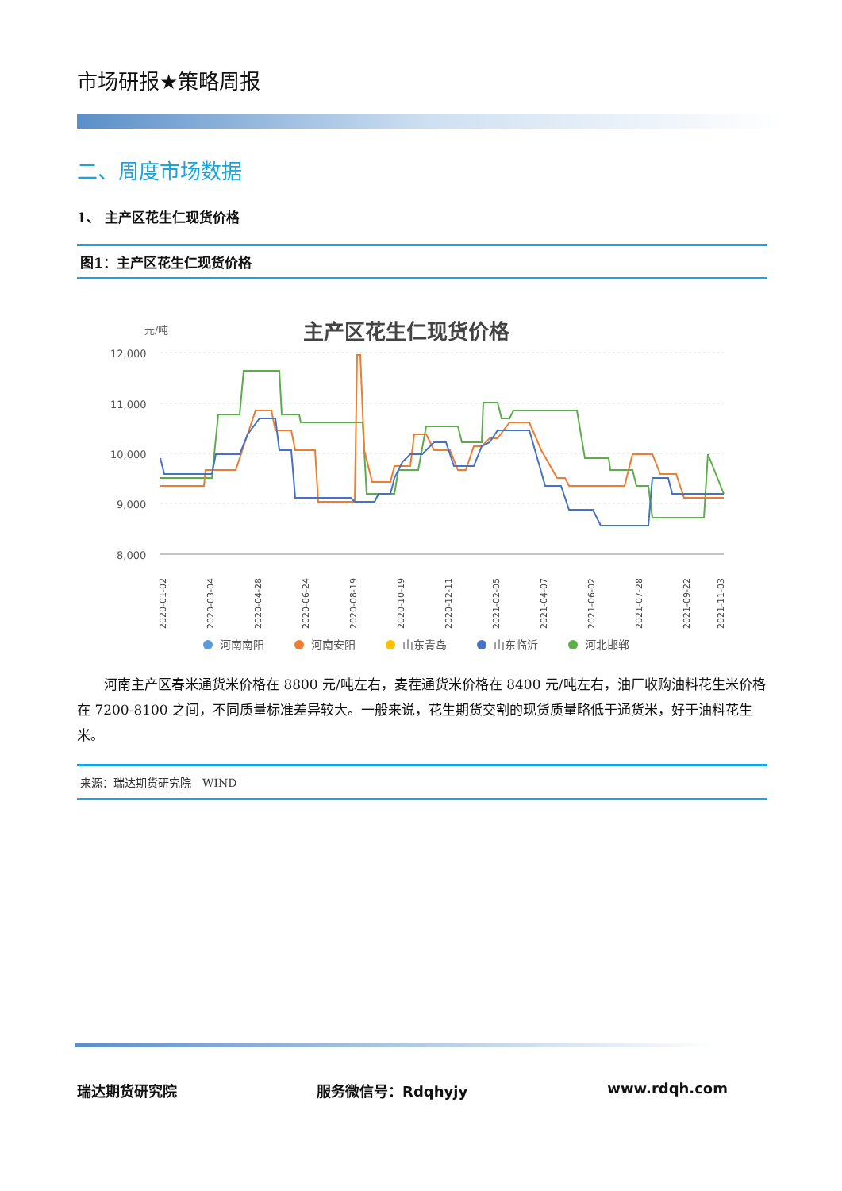市场研报★策略周报
二、周度市场数据
1、 主产区花生仁现货价格
图1：主产区花生仁现货价格
主产区花生仁现货价格
元/吨
12,000
11,000
10,000
9,000
8,000
2020-01-02
2020-03-04
2020-04-28
2020-06-24
2020-08-19
2020-10-19
2020-12-11
2021-02-05
2021-04-07
2021-06-02
2021-07-28
2021-09-22
2021-11-03
河南南阳
河南安阳
山东青岛
山东临沂
河北邯郸
河南主产区春米通货米价格在 8800 元/吨左右，麦茬通货米价格在 8400 元/吨左右，油厂收购油料花生米价格在 7200-8100 之间，不同质量标准差异较大。一般来说，花生期货交割的现货质量略低于通货米，好于油料花生米。
来源：瑞达期货研究院　WIND
瑞达期货研究院 服务微信号：Rdqhyjy www.rdqh.com